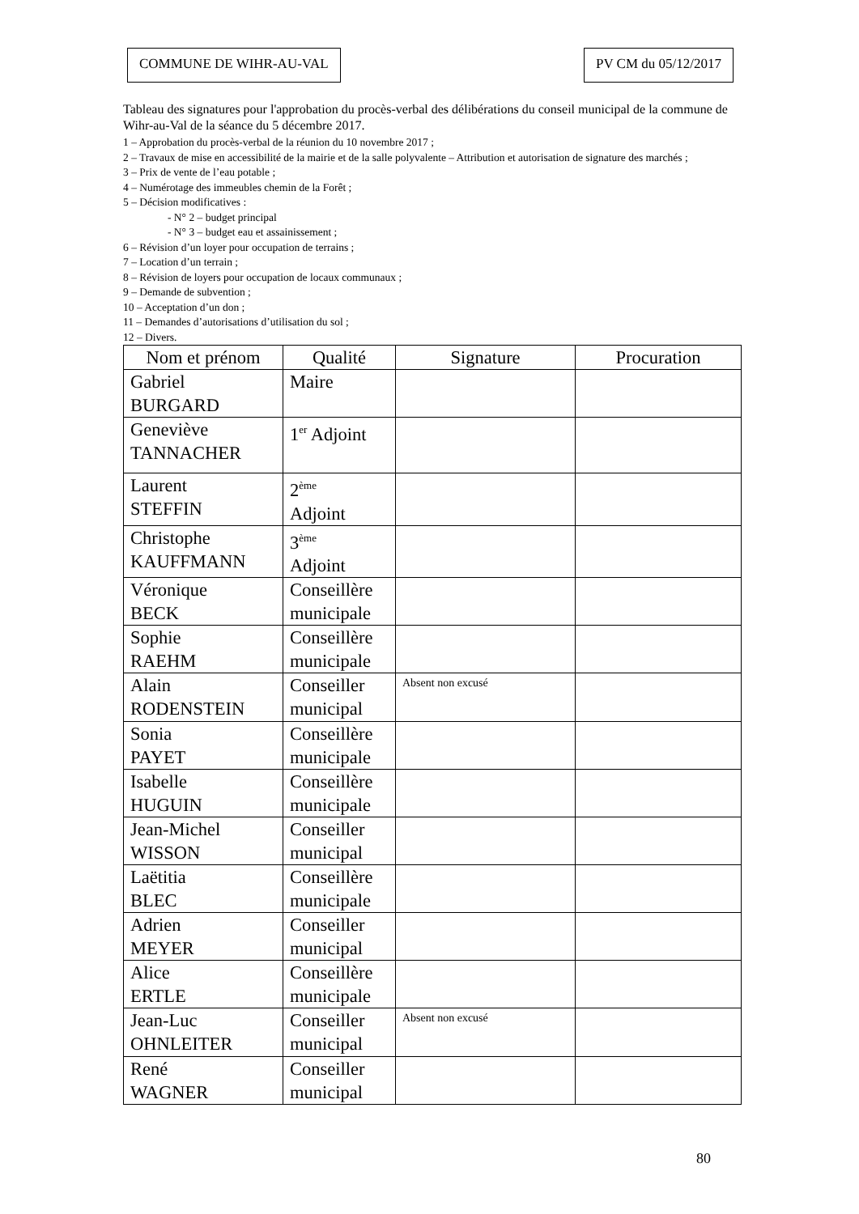COMMUNE DE WIHR-AU-VAL PV CM du 05/12/2017
Tableau des signatures pour l'approbation du procès-verbal des délibérations du conseil municipal de la commune de Wihr-au-Val de la séance du 5 décembre 2017.
1 – Approbation du procès-verbal de la réunion du 10 novembre 2017 ;
2 – Travaux de mise en accessibilité de la mairie et de la salle polyvalente – Attribution et autorisation de signature des marchés ;
3 – Prix de vente de l’eau potable ;
4 – Numérotage des immeubles chemin de la Forêt ;
5 – Décision modificatives :
- N° 2 – budget principal
- N° 3 – budget eau et assainissement ;
6 – Révision d’un loyer pour occupation de terrains ;
7 – Location d’un terrain ;
8 – Révision de loyers pour occupation de locaux communaux ;
9 – Demande de subvention ;
10 – Acceptation d’un don ;
11 – Demandes d’autorisations d’utilisation du sol ;
12 – Divers.
| Nom et prénom | Qualité | Signature | Procuration |
| --- | --- | --- | --- |
| Gabriel BURGARD | Maire | | |
| Geneviève TANNACHER | 1<sup>er</sup> Adjoint | | |
| Laurent STEFFIN | 2<sup>ème</sup> Adjoint | | |
| Christophe KAUFFMANN | 3<sup>ème</sup> Adjoint | | |
| Véronique BECK | Conseillère municipale | | |
| Sophie RAEHM | Conseillère municipale | | |
| Alain RODENSTEIN | Conseiller municipal | Absent non excusé | |
| Sonia PAYET | Conseillère municipale | | |
| Isabelle HUGUIN | Conseillère municipale | | |
| Jean-Michel WISSON | Conseiller municipal | | |
| Laëtitia BLEC | Conseillère municipale | | |
| Adrien MEYER | Conseiller municipal | | |
| Alice ERTLE | Conseillère municipale | | |
| Jean-Luc OHNLEITER | Conseiller municipal | Absent non excusé | |
| René WAGNER | Conseiller municipal | | |
80